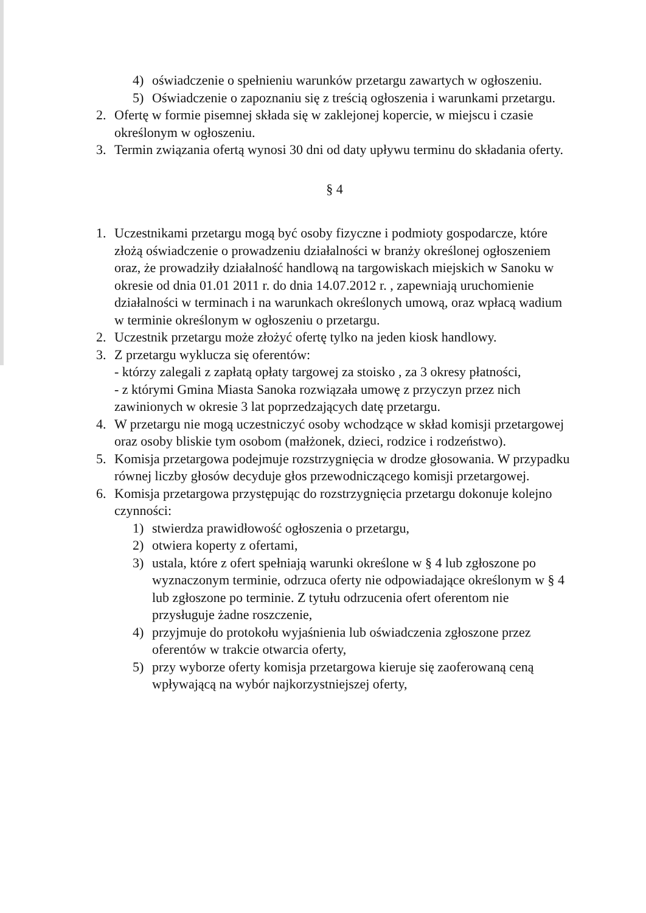4) oświadczenie o spełnieniu warunków przetargu zawartych w ogłoszeniu.
5) Oświadczenie o zapoznaniu się z treścią ogłoszenia i warunkami przetargu.
2. Ofertę w formie pisemnej składa się w zaklejonej kopercie, w miejscu i czasie określonym w ogłoszeniu.
3. Termin związania ofertą wynosi 30 dni od daty upływu terminu do składania oferty.
§ 4
1. Uczestnikami przetargu mogą być osoby fizyczne i podmioty gospodarcze, które złożą oświadczenie o prowadzeniu działalności w branży określonej ogłoszeniem oraz, że prowadziły działalność handlową na targowiskach miejskich w Sanoku w okresie od dnia 01.01 2011 r. do dnia 14.07.2012 r. , zapewniają uruchomienie działalności w terminach i na warunkach określonych umową, oraz wpłacą wadium w terminie określonym w ogłoszeniu o przetargu.
2. Uczestnik przetargu może złożyć ofertę tylko na jeden kiosk handlowy.
3. Z przetargu wyklucza się oferentów:
- którzy zalegali z zapłatą opłaty targowej za stoisko , za 3 okresy płatności,
- z którymi Gmina Miasta Sanoka rozwiązała umowę z przyczyn przez nich zawinionych w okresie 3 lat poprzedzających datę przetargu.
4. W przetargu nie mogą uczestniczyć osoby wchodzące w skład komisji przetargowej oraz osoby bliskie tym osobom (małżonek, dzieci, rodzice i rodzeństwo).
5. Komisja przetargowa podejmuje rozstrzygnięcia w drodze głosowania. W przypadku równej liczby głosów decyduje głos przewodniczącego komisji przetargowej.
6. Komisja przetargowa przystępując do rozstrzygnięcia przetargu dokonuje kolejno czynności:
1) stwierdza prawidłowość ogłoszenia o przetargu,
2) otwiera koperty z ofertami,
3) ustala, które z ofert spełniają warunki określone w § 4 lub zgłoszone po wyznaczonym terminie, odrzuca oferty nie odpowiadające określonym w § 4 lub zgłoszone po terminie. Z tytułu odrzucenia ofert oferentom nie przysługuje żadne roszczenie,
4) przyjmuje do protokołu wyjaśnienia lub oświadczenia zgłoszone przez oferentów w trakcie otwarcia oferty,
5) przy wyborze oferty komisja przetargowa kieruje się zaoferowaną ceną wpływającą na wybór najkorzystniejszej oferty,